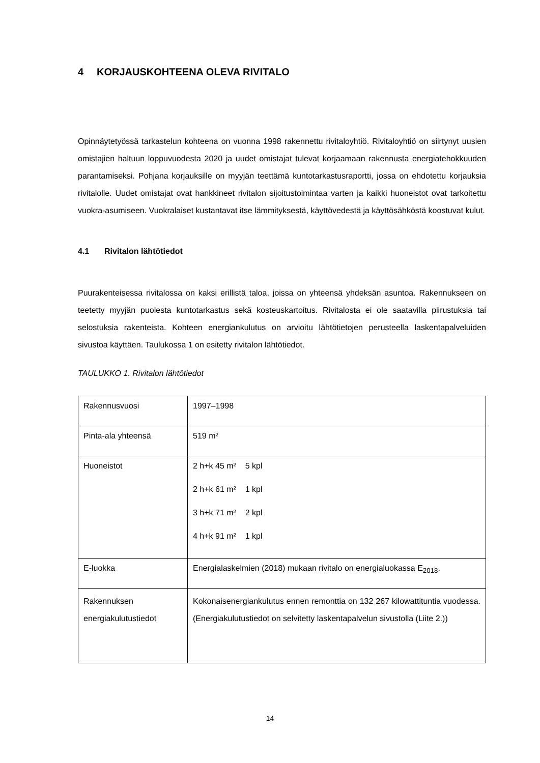4 KORJAUSKOHTEENA OLEVA RIVITALO
Opinnäytetyössä tarkastelun kohteena on vuonna 1998 rakennettu rivitaloyhtiö. Rivitaloyhtiö on siirtynyt uusien omistajien haltuun loppuvuodesta 2020 ja uudet omistajat tulevat korjaamaan rakennusta energiatehokkuuden parantamiseksi. Pohjana korjauksille on myyjän teettämä kuntotarkastusraportti, jossa on ehdotettu korjauksia rivitalolle. Uudet omistajat ovat hankkineet rivitalon sijoitustoimintaa varten ja kaikki huoneistot ovat tarkoitettu vuokra-asumiseen. Vuokralaiset kustantavat itse lämmityksestä, käyttövedestä ja käyttösähköstä koostuvat kulut.
4.1 Rivitalon lähtötiedot
Puurakenteisessa rivitalossa on kaksi erillistä taloa, joissa on yhteensä yhdeksän asuntoa. Rakennukseen on teetetty myyjän puolesta kuntotarkastus sekä kosteuskartoitus. Rivitalosta ei ole saatavilla piirustuksia tai selostuksia rakenteista. Kohteen energiankulutus on arvioitu lähtötietojen perusteella laskentapalveluiden sivustoa käyttäen. Taulukossa 1 on esitetty rivitalon lähtötiedot.
TAULUKKO 1. Rivitalon lähtötiedot
| Rakennusvuosi | 1997–1998 |
| Pinta-ala yhteensä | 519 m² |
| Huoneistot | 2 h+k 45 m² 5 kpl 2 h+k 61 m² 1 kpl 3 h+k 71 m² 2 kpl 4 h+k 91 m² 1 kpl |
| E-luokka | Energialaskelmien (2018) mukaan rivitalo on energialuokassa E<sub>2018</sub>. |
| Rakennuksen energiakulutustiedot | Kokonaisenergiankulutus ennen remonttia on 132 267 kilowattituntia vuodessa. (Energiakulutustiedot on selvitetty laskentapalvelun sivustolla (Liite 2.)) |
14